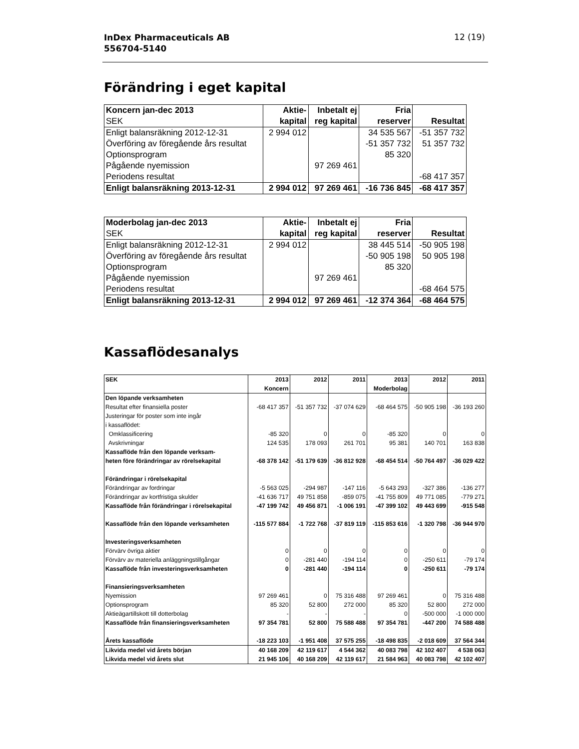InDex Pharmaceuticals AB
556704-5140
12 (19)
Förändring i eget kapital
| Koncern jan-dec 2013 | Aktie- | Inbetalt ej | Fria | |
| --- | --- | --- | --- | --- |
| SEK | kapital | reg kapital | reserver | Resultat |
| Enligt balansräkning 2012-12-31 | 2 994 012 | | 34 535 567 | -51 357 732 |
| Överföring av föregående års resultat | | | -51 357 732 | 51 357 732 |
| Optionsprogram | | | 85 320 | |
| Pågående nyemission | | 97 269 461 | | |
| Periodens resultat | | | | -68 417 357 |
| Enligt balansräkning 2013-12-31 | 2 994 012 | 97 269 461 | -16 736 845 | -68 417 357 |
| Moderbolag jan-dec 2013 | Aktie- | Inbetalt ej | Fria | |
| --- | --- | --- | --- | --- |
| SEK | kapital | reg kapital | reserver | Resultat |
| Enligt balansräkning 2012-12-31 | 2 994 012 | | 38 445 514 | -50 905 198 |
| Överföring av föregående års resultat | | | -50 905 198 | 50 905 198 |
| Optionsprogram | | | 85 320 | |
| Pågående nyemission | | 97 269 461 | | |
| Periodens resultat | | | | -68 464 575 |
| Enligt balansräkning 2013-12-31 | 2 994 012 | 97 269 461 | -12 374 364 | -68 464 575 |
Kassaflödesanalys
| SEK | 2013 | 2012 | 2011 | 2013 | 2012 | 2011 |
| | Koncern | | | Moderbolag | | |
| Den löpande verksamheten | | | | | | |
| Resultat efter finansiella poster | -68 417 357 | -51 357 732 | -37 074 629 | -68 464 575 | -50 905 198 | -36 193 260 |
| Justeringar för poster som inte ingår | | | | | | |
| i kassaflödet: | | | | | | |
| Omklassificering | -85 320 | 0 | 0 | -85 320 | 0 | 0 |
| Avskrivningar | 124 535 | 178 093 | 261 701 | 95 381 | 140 701 | 163 838 |
| Kassaflöde från den löpande verksam- | | | | | | |
| heten före förändringar av rörelsekapital | -68 378 142 | -51 179 639 | -36 812 928 | -68 454 514 | -50 764 497 | -36 029 422 |
| Förändringar i rörelsekapital | | | | | | |
| Förändringar av fordringar | -5 563 025 | -294 987 | -147 116 | -5 643 293 | -327 386 | -136 277 |
| Förändringar av kortfristiga skulder | -41 636 717 | 49 751 858 | -859 075 | -41 755 809 | 49 771 085 | -779 271 |
| Kassaflöde från förändringar i rörelsekapital | -47 199 742 | 49 456 871 | -1 006 191 | -47 399 102 | 49 443 699 | -915 548 |
| Kassaflöde från den löpande verksamheten | -115 577 884 | -1 722 768 | -37 819 119 | -115 853 616 | -1 320 798 | -36 944 970 |
| Investeringsverksamheten | | | | | | |
| Förvärv övriga aktier | 0 | 0 | 0 | 0 | 0 | 0 |
| Förvärv av materiella anläggningstillgångar | 0 | -281 440 | -194 114 | 0 | -250 611 | -79 174 |
| Kassaflöde från investeringsverksamheten | 0 | -281 440 | -194 114 | 0 | -250 611 | -79 174 |
| Finansieringsverksamheten | | | | | | |
| Nyemission | 97 269 461 | 0 | 75 316 488 | 97 269 461 | 0 | 75 316 488 |
| Optionsprogram | 85 320 | 52 800 | 272 000 | 85 320 | 52 800 | 272 000 |
| Aktieägartillskott till dotterbolag | - | - | - | 0 | -500 000 | -1 000 000 |
| Kassaflöde från finansieringsverksamheten | 97 354 781 | 52 800 | 75 588 488 | 97 354 781 | -447 200 | 74 588 488 |
| Årets kassaflöde | -18 223 103 | -1 951 408 | 37 575 255 | -18 498 835 | -2 018 609 | 37 564 344 |
| Likvida medel vid årets början | 40 168 209 | 42 119 617 | 4 544 362 | 40 083 798 | 42 102 407 | 4 538 063 |
| Likvida medel vid årets slut | 21 945 106 | 40 168 209 | 42 119 617 | 21 584 963 | 40 083 798 | 42 102 407 |